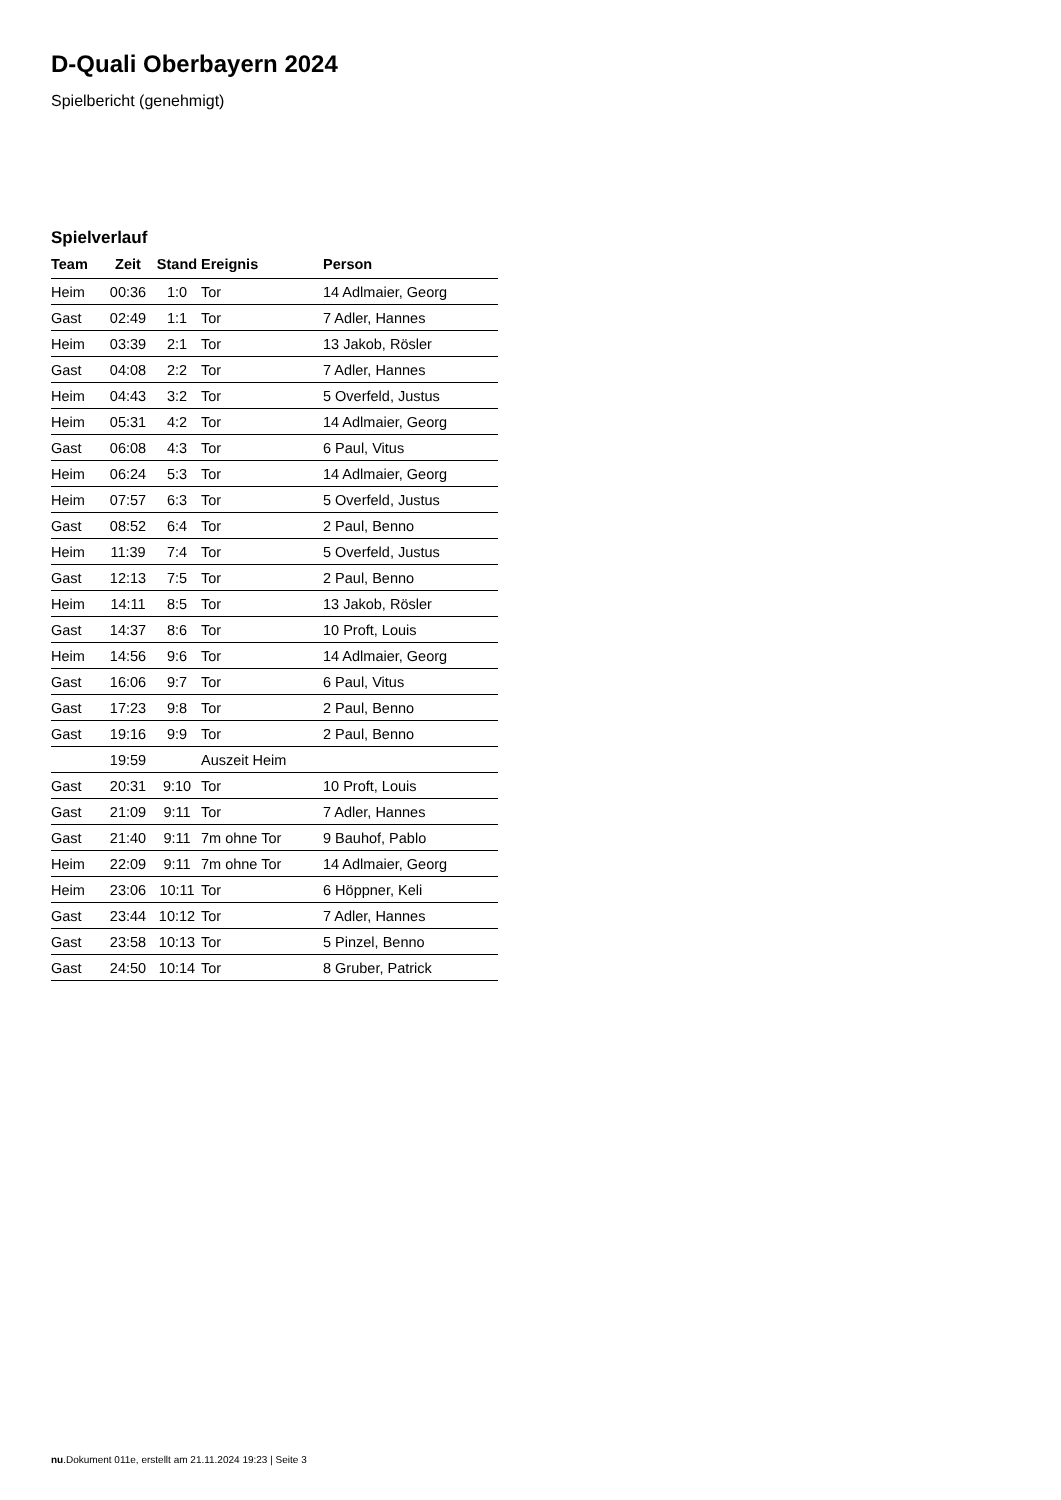D-Quali Oberbayern 2024
Spielbericht (genehmigt)
Spielverlauf
| Team | Zeit | Stand | Ereignis | Person |
| --- | --- | --- | --- | --- |
| Heim | 00:36 | 1:0 | Tor | 14 Adlmaier, Georg |
| Gast | 02:49 | 1:1 | Tor | 7 Adler, Hannes |
| Heim | 03:39 | 2:1 | Tor | 13 Jakob, Rösler |
| Gast | 04:08 | 2:2 | Tor | 7 Adler, Hannes |
| Heim | 04:43 | 3:2 | Tor | 5 Overfeld, Justus |
| Heim | 05:31 | 4:2 | Tor | 14 Adlmaier, Georg |
| Gast | 06:08 | 4:3 | Tor | 6 Paul, Vitus |
| Heim | 06:24 | 5:3 | Tor | 14 Adlmaier, Georg |
| Heim | 07:57 | 6:3 | Tor | 5 Overfeld, Justus |
| Gast | 08:52 | 6:4 | Tor | 2 Paul, Benno |
| Heim | 11:39 | 7:4 | Tor | 5 Overfeld, Justus |
| Gast | 12:13 | 7:5 | Tor | 2 Paul, Benno |
| Heim | 14:11 | 8:5 | Tor | 13 Jakob, Rösler |
| Gast | 14:37 | 8:6 | Tor | 10 Proft, Louis |
| Heim | 14:56 | 9:6 | Tor | 14 Adlmaier, Georg |
| Gast | 16:06 | 9:7 | Tor | 6 Paul, Vitus |
| Gast | 17:23 | 9:8 | Tor | 2 Paul, Benno |
| Gast | 19:16 | 9:9 | Tor | 2 Paul, Benno |
| | 19:59 | | Auszeit Heim | |
| Gast | 20:31 | 9:10 | Tor | 10 Proft, Louis |
| Gast | 21:09 | 9:11 | Tor | 7 Adler, Hannes |
| Gast | 21:40 | 9:11 | 7m ohne Tor | 9 Bauhof, Pablo |
| Heim | 22:09 | 9:11 | 7m ohne Tor | 14 Adlmaier, Georg |
| Heim | 23:06 | 10:11 | Tor | 6 Höppner, Keli |
| Gast | 23:44 | 10:12 | Tor | 7 Adler, Hannes |
| Gast | 23:58 | 10:13 | Tor | 5 Pinzel, Benno |
| Gast | 24:50 | 10:14 | Tor | 8 Gruber, Patrick |
nu.Dokument 011e, erstellt am 21.11.2024 19:23 | Seite 3